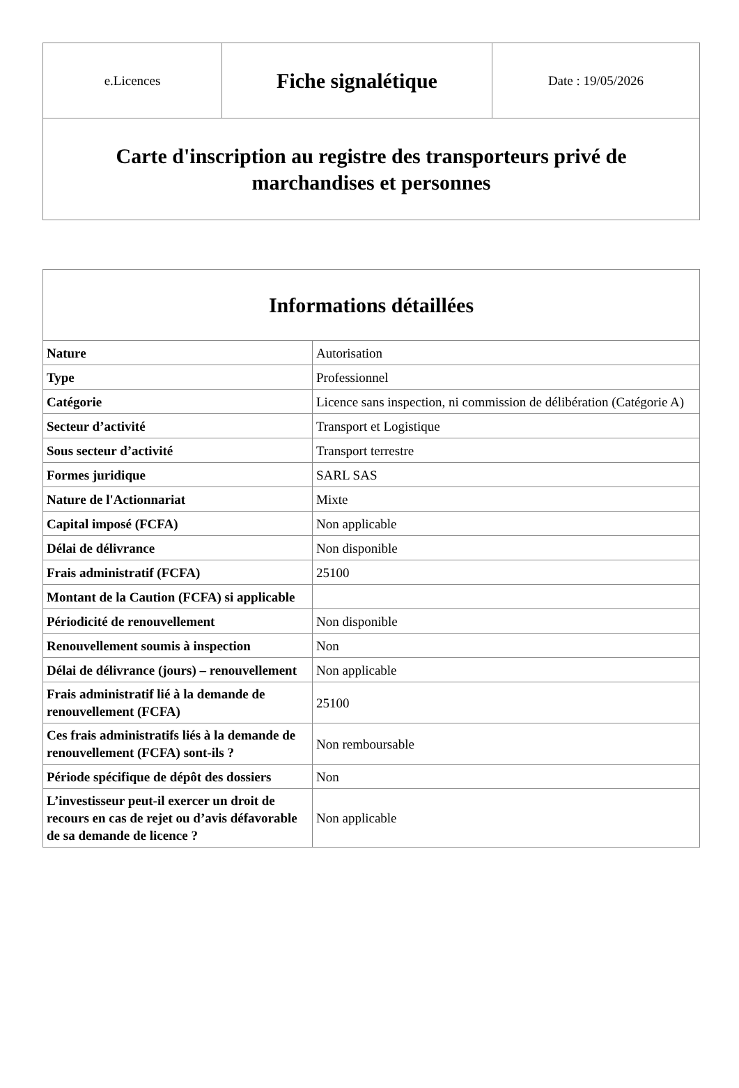| e.Licences | Fiche signalétique | Date : 19/05/2026 |
| Carte d'inscription au registre des transporteurs privé de marchandises et personnes | | |
| Informations détaillées | |
| --- | --- |
| Nature | Autorisation |
| Type | Professionnel |
| Catégorie | Licence sans inspection, ni commission de délibération (Catégorie A) |
| Secteur d’activité | Transport et Logistique |
| Sous secteur d’activité | Transport terrestre |
| Formes juridique | SARL SAS |
| Nature de l'Actionnariat | Mixte |
| Capital imposé (FCFA) | Non applicable |
| Délai de délivrance | Non disponible |
| Frais administratif (FCFA) | 25100 |
| Montant de la Caution (FCFA) si applicable | |
| Périodicité de renouvellement | Non disponible |
| Renouvellement soumis à inspection | Non |
| Délai de délivrance (jours) – renouvellement | Non applicable |
| Frais administratif lié à la demande de renouvellement (FCFA) | 25100 |
| Ces frais administratifs liés à la demande de renouvellement (FCFA) sont-ils ? | Non remboursable |
| Période spécifique de dépôt des dossiers | Non |
| L’investisseur peut-il exercer un droit de recours en cas de rejet ou d’avis défavorable de sa demande de licence ? | Non applicable |